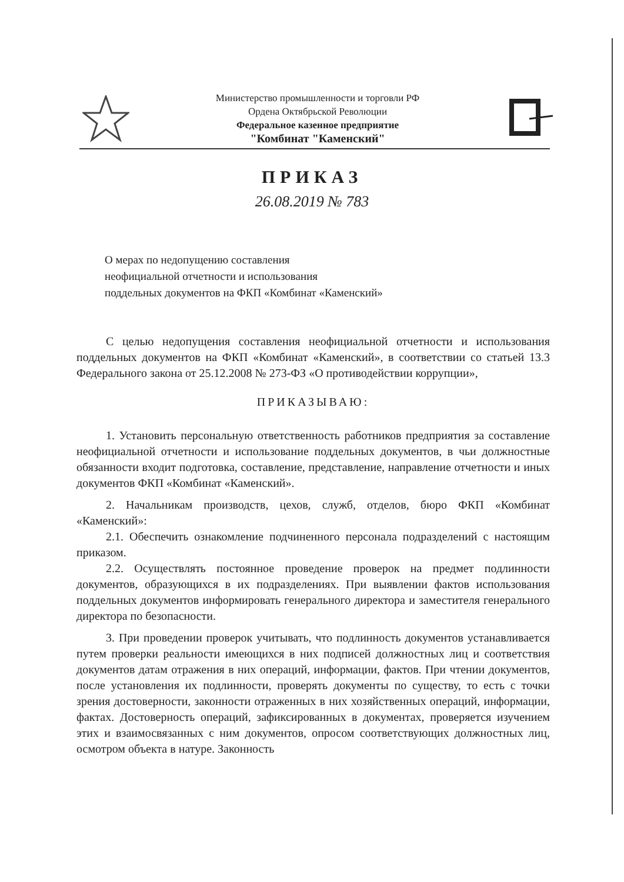Министерство промышленности и торговли РФ
Ордена Октябрьской Революции
Федеральное казенное предприятие
"Комбинат "Каменский"
ПРИКАЗ
26.08.2019 № 783
О мерах по недопущению составления
неофициальной отчетности и использования
поддельных документов на ФКП «Комбинат «Каменский»
С целью недопущения составления неофициальной отчетности и использования поддельных документов на ФКП «Комбинат «Каменский», в соответствии со статьей 13.3 Федерального закона от 25.12.2008 № 273-ФЗ «О противодействии коррупции»,
ПРИКАЗЫВАЮ:
1. Установить персональную ответственность работников предприятия за составление неофициальной отчетности и использование поддельных документов, в чьи должностные обязанности входит подготовка, составление, представление, направление отчетности и иных документов ФКП «Комбинат «Каменский».
2. Начальникам производств, цехов, служб, отделов, бюро ФКП «Комбинат «Каменский»:
2.1. Обеспечить ознакомление подчиненного персонала подразделений с настоящим приказом.
2.2. Осуществлять постоянное проведение проверок на предмет подлинности документов, образующихся в их подразделениях. При выявлении фактов использования поддельных документов информировать генерального директора и заместителя генерального директора по безопасности.
3. При проведении проверок учитывать, что подлинность документов устанавливается путем проверки реальности имеющихся в них подписей должностных лиц и соответствия документов датам отражения в них операций, информации, фактов. При чтении документов, после установления их подлинности, проверять документы по существу, то есть с точки зрения достоверности, законности отраженных в них хозяйственных операций, информации, фактах. Достоверность операций, зафиксированных в документах, проверяется изучением этих и взаимосвязанных с ним документов, опросом соответствующих должностных лиц, осмотром объекта в натуре. Законность